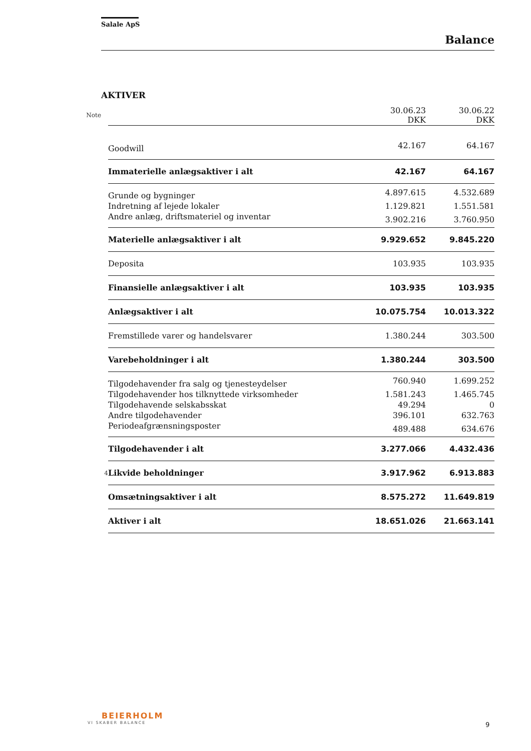Salale ApS
Balance
AKTIVER
| Note | | 30.06.23 DKK | 30.06.22 DKK |
| --- | --- | --- | --- |
| | Goodwill | 42.167 | 64.167 |
| | Immaterielle anlægsaktiver i alt | 42.167 | 64.167 |
| | Grunde og bygninger | 4.897.615 | 4.532.689 |
| | Indretning af lejede lokaler | 1.129.821 | 1.551.581 |
| | Andre anlæg, driftsmateriel og inventar | 3.902.216 | 3.760.950 |
| | Materielle anlægsaktiver i alt | 9.929.652 | 9.845.220 |
| | Deposita | 103.935 | 103.935 |
| | Finansielle anlægsaktiver i alt | 103.935 | 103.935 |
| | Anlægsaktiver i alt | 10.075.754 | 10.013.322 |
| | Fremstillede varer og handelsvarer | 1.380.244 | 303.500 |
| | Varebeholdninger i alt | 1.380.244 | 303.500 |
| | Tilgodehavender fra salg og tjenesteydelser | 760.940 | 1.699.252 |
| | Tilgodehavender hos tilknyttede virksomheder | 1.581.243 | 1.465.745 |
| | Tilgodehavende selskabsskat | 49.294 | 0 |
| | Andre tilgodehavender | 396.101 | 632.763 |
| | Periodeafgrænsningsposter | 489.488 | 634.676 |
| | Tilgodehavender i alt | 3.277.066 | 4.432.436 |
| 4 | Likvide beholdninger | 3.917.962 | 6.913.883 |
| | Omsætningsaktiver i alt | 8.575.272 | 11.649.819 |
| | Aktiver i alt | 18.651.026 | 21.663.141 |
BEIERHOLM
VI SKABER BALANCE
9